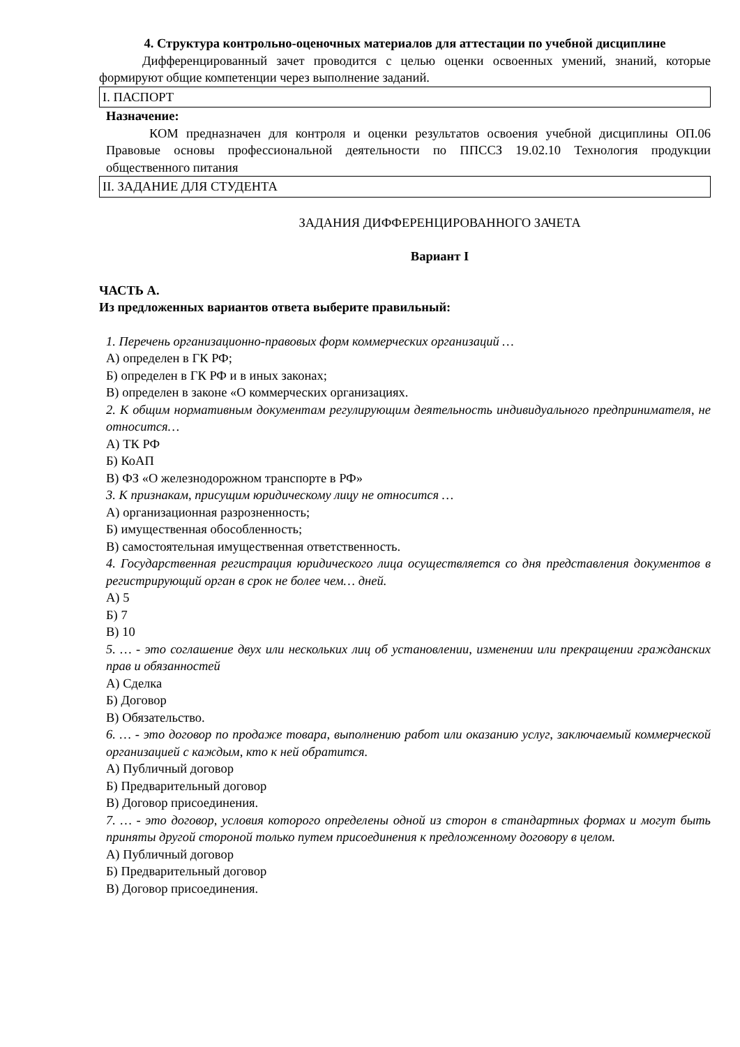4. Структура контрольно-оценочных материалов для аттестации по учебной дисциплине
Дифференцированный зачет проводится с целью оценки освоенных умений, знаний, которые формируют общие компетенции через выполнение заданий.
I. ПАСПОРТ
Назначение:
КОМ предназначен для контроля и оценки результатов освоения учебной дисциплины ОП.06 Правовые основы профессиональной деятельности по ППССЗ 19.02.10 Технология продукции общественного питания
II. ЗАДАНИЕ ДЛЯ СТУДЕНТА
ЗАДАНИЯ ДИФФЕРЕНЦИРОВАННОГО ЗАЧЕТА
Вариант I
ЧАСТЬ А.
Из предложенных вариантов ответа выберите правильный:
1. Перечень организационно-правовых форм коммерческих организаций …
А) определен в ГК РФ;
Б) определен в ГК РФ и в иных законах;
В) определен в законе «О коммерческих организациях.
2. К общим нормативным документам регулирующим деятельность индивидуального предпринимателя, не относится…
А) ТК РФ
Б) КоАП
В) ФЗ «О железнодорожном транспорте в РФ»
3. К признакам, присущим юридическому лицу не относится …
А) организационная разрозненность;
Б) имущественная обособленность;
В) самостоятельная имущественная ответственность.
4. Государственная регистрация юридического лица осуществляется со дня представления документов в регистрирующий орган в срок не более чем… дней.
А) 5
Б) 7
В) 10
5. … - это соглашение двух или нескольких лиц об установлении, изменении или прекращении гражданских прав и обязанностей
А) Сделка
Б) Договор
В) Обязательство.
6. … - это договор по продаже товара, выполнению работ или оказанию услуг, заключаемый коммерческой организацией с каждым, кто к ней обратится.
А) Публичный договор
Б) Предварительный договор
В) Договор присоединения.
7. … - это договор, условия которого определены одной из сторон в стандартных формах и могут быть приняты другой стороной только путем присоединения к предложенному договору в целом.
А) Публичный договор
Б) Предварительный договор
В) Договор присоединения.